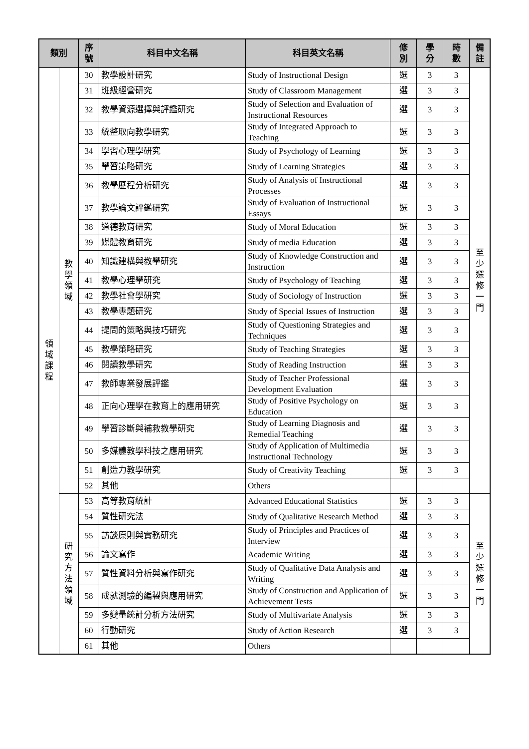| 類別 | | 序 號 | 科目中文名稱 | 科目英文名稱 | 修 別 | 學 分 | 時 數 | 備 註 |
| --- | --- | --- | --- | --- | --- | --- | --- | --- |
| 領 域 課 程 | 教 學 領 域 | 30 | 教學設計研究 | Study of Instructional Design | 選 | 3 | 3 | 至 少 選 修 一 門 |
| | | 31 | 班級經營研究 | Study of Classroom Management | 選 | 3 | 3 | |
| | | 32 | 教學資源選擇與評鑑研究 | Study of Selection and Evaluation of Instructional Resources | 選 | 3 | 3 | |
| | | 33 | 統整取向教學研究 | Study of Integrated Approach to Teaching | 選 | 3 | 3 | |
| | | 34 | 學習心理學研究 | Study of Psychology of Learning | 選 | 3 | 3 | |
| | | 35 | 學習策略研究 | Study of Learning Strategies | 選 | 3 | 3 | |
| | | 36 | 教學歷程分析研究 | Study of Analysis of Instructional Processes | 選 | 3 | 3 | |
| | | 37 | 教學論文評鑑研究 | Study of Evaluation of Instructional Essays | 選 | 3 | 3 | |
| | | 38 | 道德教育研究 | Study of Moral Education | 選 | 3 | 3 | |
| | | 39 | 媒體教育研究 | Study of media Education | 選 | 3 | 3 | |
| | | 40 | 知識建構與教學研究 | Study of Knowledge Construction and Instruction | 選 | 3 | 3 | |
| | | 41 | 教學心理學研究 | Study of Psychology of Teaching | 選 | 3 | 3 | |
| | | 42 | 教學社會學研究 | Study of Sociology of Instruction | 選 | 3 | 3 | |
| | | 43 | 教學專題研究 | Study of Special Issues of Instruction | 選 | 3 | 3 | |
| | | 44 | 提問的策略與技巧研究 | Study of Questioning Strategies and Techniques | 選 | 3 | 3 | |
| | | 45 | 教學策略研究 | Study of Teaching Strategies | 選 | 3 | 3 | |
| | | 46 | 閱讀教學研究 | Study of Reading Instruction | 選 | 3 | 3 | |
| | | 47 | 教師專業發展評鑑 | Study of Teacher Professional Development Evaluation | 選 | 3 | 3 | |
| | | 48 | 正向心理學在教育上的應用研究 | Study of Positive Psychology on Education | 選 | 3 | 3 | |
| | | 49 | 學習診斷與補救教學研究 | Study of Learning Diagnosis and Remedial Teaching | 選 | 3 | 3 | |
| | | 50 | 多媒體教學科技之應用研究 | Study of Application of Multimedia Instructional Technology | 選 | 3 | 3 | |
| | | 51 | 創造力教學研究 | Study of Creativity Teaching | 選 | 3 | 3 | |
| | | 52 | 其他 | Others | | | | |
| | 研 究 方 法 領 域 | 53 | 高等教育統計 | Advanced Educational Statistics | 選 | 3 | 3 | 至 少 選 修 一 門 |
| | | 54 | 質性研究法 | Study of Qualitative Research Method | 選 | 3 | 3 | |
| | | 55 | 訪談原則與實務研究 | Study of Principles and Practices of Interview | 選 | 3 | 3 | |
| | | 56 | 論文寫作 | Academic Writing | 選 | 3 | 3 | |
| | | 57 | 質性資料分析與寫作研究 | Study of Qualitative Data Analysis and Writing | 選 | 3 | 3 | |
| | | 58 | 成就測驗的編製與應用研究 | Study of Construction and Application of Achievement Tests | 選 | 3 | 3 | |
| | | 59 | 多變量統計分析方法研究 | Study of Multivariate Analysis | 選 | 3 | 3 | |
| | | 60 | 行動研究 | Study of Action Research | 選 | 3 | 3 | |
| | | 61 | 其他 | Others | | | | |